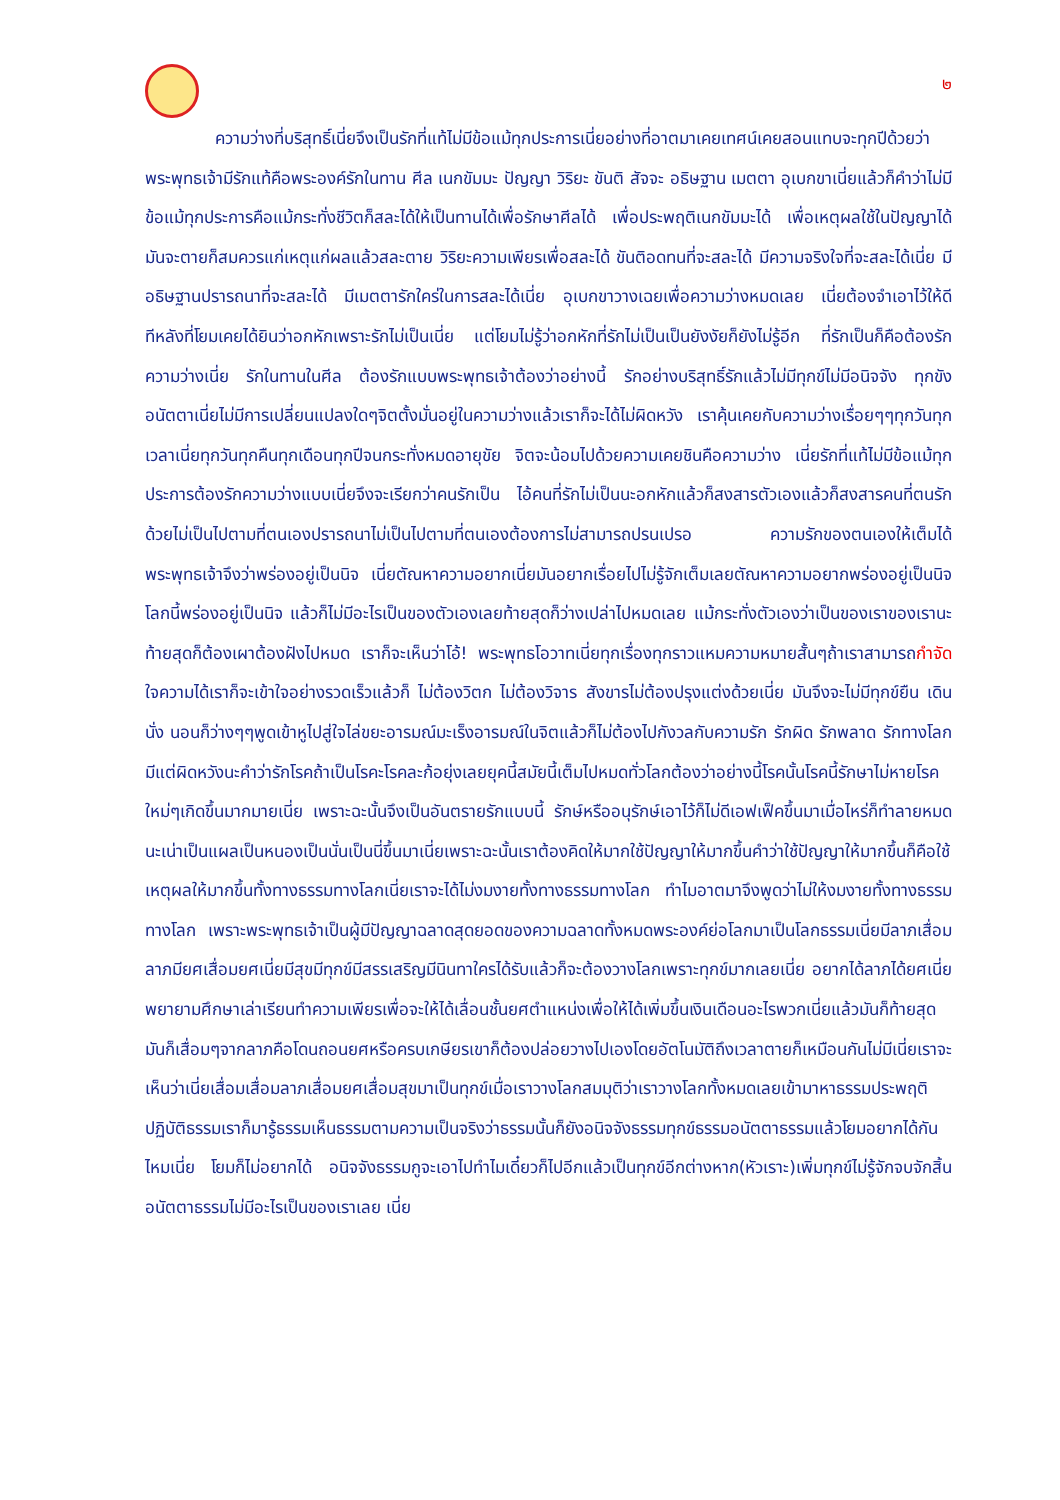๒
ความว่างที่บริสุทธิ์เนี่ยจึงเป็นรักที่แท้ไม่มีข้อแม้ทุกประการเนี่ยอย่างที่อาตมาเคยเทศน์เคยสอนแทบจะทุกปีด้วยว่าพระพุทธเจ้ามีรักแท้คือพระองค์รักในทาน ศีล เนกขัมมะ ปัญญา วิริยะ ขันติ สัจจะ อธิษฐาน เมตตา อุเบกขาเนี่ยแล้วก็คำว่าไม่มีข้อแม้ทุกประการคือแม้กระทั่งชีวิตก็สละได้ให้เป็นทานได้เพื่อรักษาศีลได้ เพื่อประพฤติเนกขัมมะได้ เพื่อเหตุผลใช้ในปัญญาได้ มันจะตายก็สมควรแก่เหตุแก่ผลแล้วสละตาย วิริยะความเพียรเพื่อสละได้ ขันติอดทนที่จะสละได้ มีความจริงใจที่จะสละได้เนี่ย มีอธิษฐานปรารถนาที่จะสละได้ มีเมตตารักใคร่ในการสละได้เนี่ย อุเบกขาวางเฉยเพื่อความว่างหมดเลย เนี่ยต้องจำเอาไว้ให้ดี ทีหลังที่โยมเคยได้ยินว่าอกหักเพราะรักไม่เป็นเนี่ย แต่โยมไม่รู้ว่าอกหักที่รักไม่เป็นเป็นยังงัยก็ยังไม่รู้อีก ที่รักเป็นก็คือต้องรักความว่างเนี่ย รักในทานในศีล ต้องรักแบบพระพุทธเจ้าต้องว่าอย่างนี้ รักอย่างบริสุทธิ์รักแล้วไม่มีทุกข์ไม่มีอนิจจัง ทุกขัง อนัตตาเนี่ยไม่มีการเปลี่ยนแปลงใดๆจิตตั้งมั่นอยู่ในความว่างแล้วเราก็จะได้ไม่ผิดหวัง เราคุ้นเคยกับความว่างเรื่อยๆๆทุกวันทุกเวลาเนี่ยทุกวันทุกคืนทุกเดือนทุกปีจนกระทั่งหมดอายุขัย จิตจะน้อมไปด้วยความเคยชินคือความว่าง เนี่ยรักที่แท้ไม่มีข้อแม้ทุกประการต้องรักความว่างแบบเนี่ยจึงจะเรียกว่าคนรักเป็น ไอ้คนที่รักไม่เป็นนะอกหักแล้วก็สงสารตัวเองแล้วก็สงสารคนที่ตนรักด้วยไม่เป็นไปตามที่ตนเองปรารถนาไม่เป็นไปตามที่ตนเองต้องการไม่สามารถปรนเปรอ ความรักของตนเองให้เต็มได้พระพุทธเจ้าจึงว่าพร่องอยู่เป็นนิจ เนี่ยตัณหาความอยากเนี่ยมันอยากเรื่อยไปไม่รู้จักเต็มเลยตัณหาความอยากพร่องอยู่เป็นนิจโลกนี้พร่องอยู่เป็นนิจ แล้วก็ไม่มีอะไรเป็นของตัวเองเลยท้ายสุดก็ว่างเปล่าไปหมดเลย แม้กระทั่งตัวเองว่าเป็นของเราของเรานะท้ายสุดก็ต้องเผาต้องฝังไปหมด เราก็จะเห็นว่าโอ้! พระพุทธโอวาทเนี่ยทุกเรื่องทุกราวแหมความหมายสั้นๆถ้าเราสามารถกำจัดใจความได้เราก็จะเข้าใจอย่างรวดเร็วแล้วก็ ไม่ต้องวิตก ไม่ต้องวิจาร สังขารไม่ต้องปรุงแต่งด้วยเนี่ย มันจึงจะไม่มีทุกข์ยืน เดิน นั่ง นอนก็ว่างๆๆพูดเข้าหูไปสู่ใจไล่ขยะอารมณ์มะเร็งอารมณ์ในจิตแล้วก็ไม่ต้องไปกังวลกับความรัก รักผิด รักพลาด รักทางโลกมีแต่ผิดหวังนะคำว่ารักโรคถ้าเป็นโรคะโรคละก้อยุ่งเลยยุคนี้สมัยนี้เต็มไปหมดทั่วโลกต้องว่าอย่างนี้โรคนั้นโรคนี้รักษาไม่หายโรคใหม่ๆเกิดขึ้นมากมายเนี่ย เพราะฉะนั้นจึงเป็นอันตรายรักแบบนี้ รักษ์หรืออนุรักษ์เอาไว้ก็ไม่ดีเอฟเฟ็คขึ้นมาเมื่อไหร่ก็ทำลายหมดนะเน่าเป็นแผลเป็นหนองเป็นนั่นเป็นนี่ขึ้นมาเนี่ยเพราะฉะนั้นเราต้องคิดให้มากใช้ปัญญาให้มากขึ้นคำว่าใช้ปัญญาให้มากขึ้นก็คือใช้เหตุผลให้มากขึ้นทั้งทางธรรมทางโลกเนี่ยเราจะได้ไม่งมงายทั้งทางธรรมทางโลก ทำไมอาตมาจึงพูดว่าไม่ให้งมงายทั้งทางธรรมทางโลก เพราะพระพุทธเจ้าเป็นผู้มีปัญญาฉลาดสุดยอดของความฉลาดทั้งหมดพระองค์ย่อโลกมาเป็นโลกธรรมเนี่ยมีลาภเสื่อมลาภมียศเสื่อมยศเนี่ยมีสุขมีทุกข์มีสรรเสริญมีนินทาใครได้รับแล้วก็จะต้องวางโลกเพราะทุกข์มากเลยเนี่ย อยากได้ลาภได้ยศเนี่ยพยายามศึกษาเล่าเรียนทำความเพียรเพื่อจะให้ได้เลื่อนชั้นยศตำแหน่งเพื่อให้ได้เพิ่มขึ้นเงินเดือนอะไรพวกเนี่ยแล้วมันก็ท้ายสุดมันก็เสื่อมๆจากลาภคือโดนถอนยศหรือครบเกษียรเขาก็ต้องปล่อยวางไปเองโดยอัตโนมัติถึงเวลาตายก็เหมือนกันไม่มีเนี่ยเราจะเห็นว่าเนี่ยเสื่อมเสื่อมลาภเสื่อมยศเสื่อมสุขมาเป็นทุกข์เมื่อเราวางโลกสมมุติว่าเราวางโลกทั้งหมดเลยเข้ามาหาธรรมประพฤติปฏิบัติธรรมเราก็มารู้ธรรมเห็นธรรมตามความเป็นจริงว่าธรรมนั้นก็ยังอนิจจังธรรมทุกข์ธรรมอนัตตาธรรมแล้วโยมอยากได้กันไหมเนี่ย โยมก็ไม่อยากได้ อนิจจังธรรมกูจะเอาไปทำไมเดี๋ยวก็ไปอีกแล้วเป็นทุกข์อีกต่างหาก(หัวเราะ)เพิ่มทุกข์ไม่รู้จักจบจักสิ้น อนัตตาธรรมไม่มีอะไรเป็นของเราเลย เนี่ย